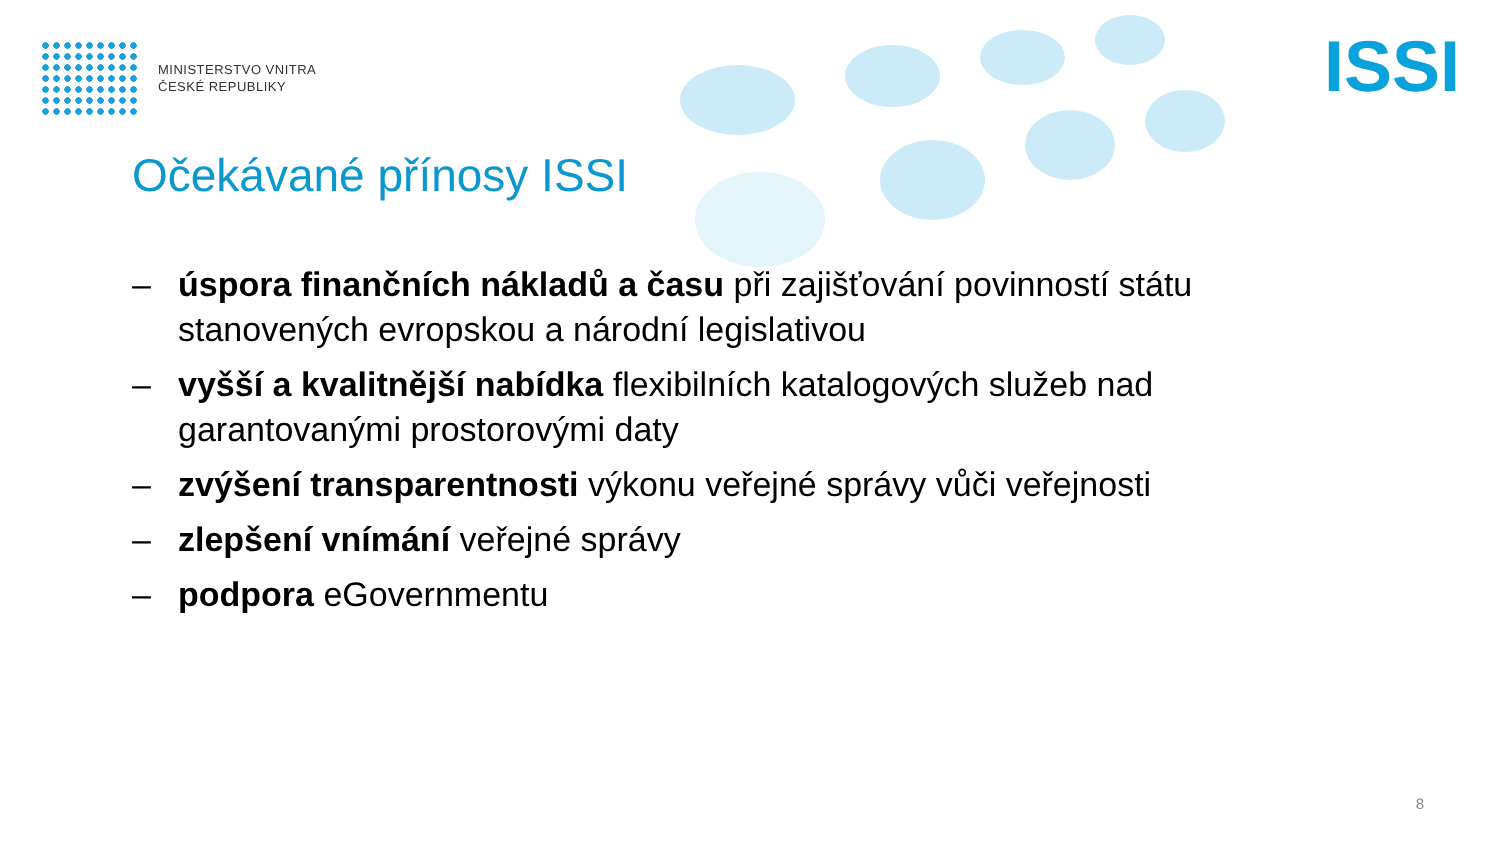MINISTERSTVO VNITRA
ČESKÉ REPUBLIKY
ISSI
Očekávané přínosy ISSI
– úspora finančních nákladů a času při zajišťování povinností státu stanovených evropskou a národní legislativou
– vyšší a kvalitnější nabídka flexibilních katalogových služeb nad garantovanými prostorovými daty
– zvýšení transparentnosti výkonu veřejné správy vůči veřejnosti
– zlepšení vnímání veřejné správy
– podpora eGovernmentu
8